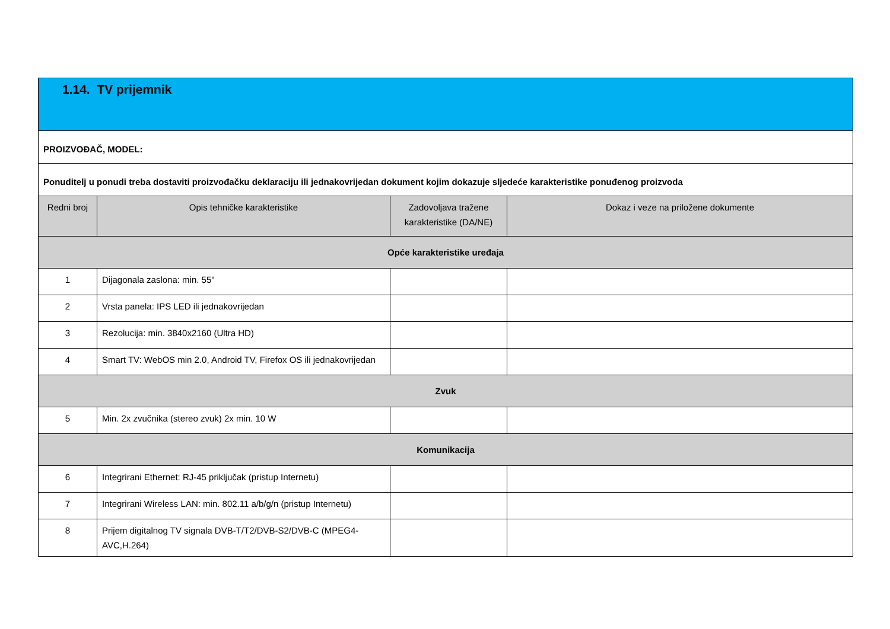| 1.14. TV prijemnik | | | |
| PROIZVOĐAČ, MODEL: | | | |
| Ponuditelj u ponudi treba dostaviti proizvođačku deklaraciju ili jednakovrijedan dokument kojim dokazuje sljedeće karakteristike ponuđenog proizvoda | | | |
| Redni broj | Opis tehničke karakteristike | Zadovoljava tražene karakteristike (DA/NE) | Dokaz i veze na priložene dokumente |
| Opće karakteristike uređaja | | | |
| 1 | Dijagonala zaslona: min. 55" | | |
| 2 | Vrsta panela: IPS LED ili jednakovrijedan | | |
| 3 | Rezolucija: min. 3840x2160 (Ultra HD) | | |
| 4 | Smart TV: WebOS min 2.0, Android TV, Firefox OS ili jednakovrijedan | | |
| Zvuk | | | |
| 5 | Min. 2x zvučnika (stereo zvuk) 2x min. 10 W | | |
| Komunikacija | | | |
| 6 | Integrirani Ethernet: RJ-45 priključak (pristup Internetu) | | |
| 7 | Integrirani Wireless LAN: min. 802.11 a/b/g/n (pristup Internetu) | | |
| 8 | Prijem digitalnog TV signala DVB-T/T2/DVB-S2/DVB-C (MPEG4-AVC,H.264) | | |